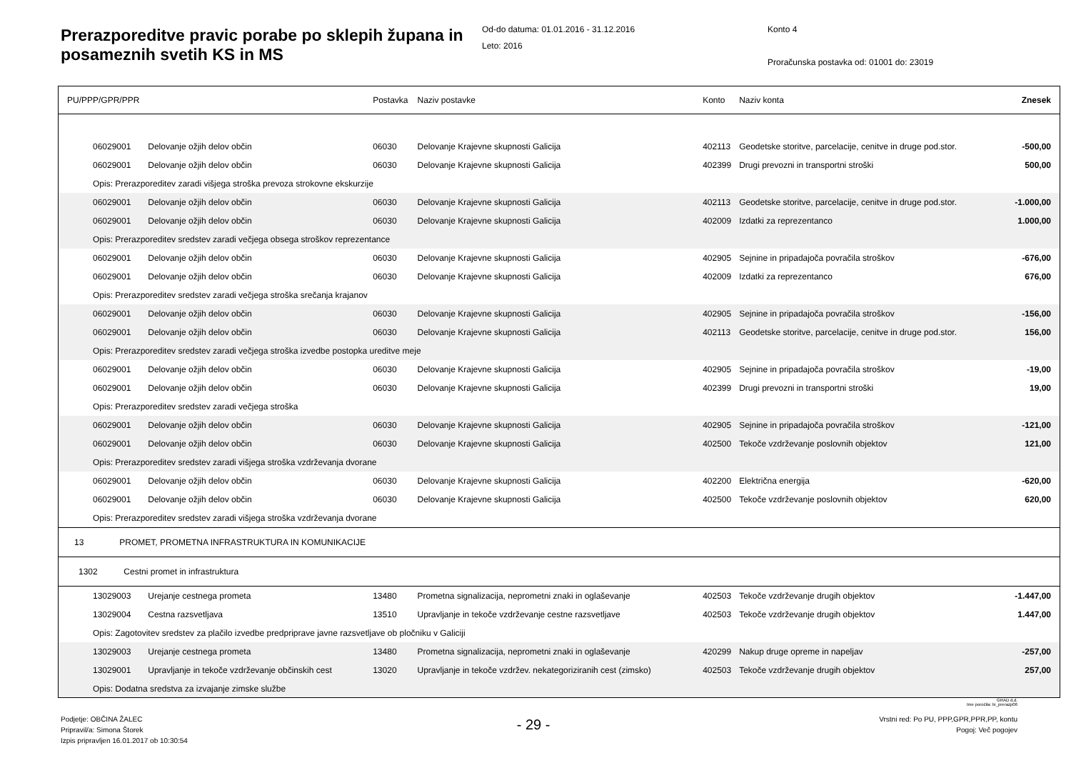Prerazporeditve pravic porabe po sklepih župana in posameznih svetih KS in MS
Od-do datuma: 01.01.2016 - 31.12.2016
Leto: 2016
Konto 4
Proračunska postavka od: 01001 do: 23019
| PU/PPP/GPR/PPR | | Postavka | Naziv postavke | Konto | Naziv konta | Znesek |
| --- | --- | --- | --- | --- | --- | --- |
| 06029001 | Delovanje ožjih delov občin | 06030 | Delovanje Krajevne skupnosti Galicija | 402113 | Geodetske storitve, parcelacije, cenitve in druge pod.stor. | -500,00 |
| 06029001 | Delovanje ožjih delov občin | 06030 | Delovanje Krajevne skupnosti Galicija | 402399 | Drugi prevozni in transportni stroški | 500,00 |
| Opis: Prerazporeditev zaradi višjega stroška prevoza strokovne ekskurzije | | | | | | |
| 06029001 | Delovanje ožjih delov občin | 06030 | Delovanje Krajevne skupnosti Galicija | 402113 | Geodetske storitve, parcelacije, cenitve in druge pod.stor. | -1.000,00 |
| 06029001 | Delovanje ožjih delov občin | 06030 | Delovanje Krajevne skupnosti Galicija | 402009 | Izdatki za reprezentanco | 1.000,00 |
| Opis: Prerazporeditev sredstev zaradi večjega obsega stroškov reprezentance | | | | | | |
| 06029001 | Delovanje ožjih delov občin | 06030 | Delovanje Krajevne skupnosti Galicija | 402905 | Sejnine in pripadajoča povračila stroškov | -676,00 |
| 06029001 | Delovanje ožjih delov občin | 06030 | Delovanje Krajevne skupnosti Galicija | 402009 | Izdatki za reprezentanco | 676,00 |
| Opis: Prerazporeditev sredstev zaradi večjega stroška srečanja krajanov | | | | | | |
| 06029001 | Delovanje ožjih delov občin | 06030 | Delovanje Krajevne skupnosti Galicija | 402905 | Sejnine in pripadajoča povračila stroškov | -156,00 |
| 06029001 | Delovanje ožjih delov občin | 06030 | Delovanje Krajevne skupnosti Galicija | 402113 | Geodetske storitve, parcelacije, cenitve in druge pod.stor. | 156,00 |
| Opis: Prerazporeditev sredstev zaradi večjega stroška izvedbe postopka ureditve meje | | | | | | |
| 06029001 | Delovanje ožjih delov občin | 06030 | Delovanje Krajevne skupnosti Galicija | 402905 | Sejnine in pripadajoča povračila stroškov | -19,00 |
| 06029001 | Delovanje ožjih delov občin | 06030 | Delovanje Krajevne skupnosti Galicija | 402399 | Drugi prevozni in transportni stroški | 19,00 |
| Opis: Prerazporeditev sredstev zaradi večjega stroška | | | | | | |
| 06029001 | Delovanje ožjih delov občin | 06030 | Delovanje Krajevne skupnosti Galicija | 402905 | Sejnine in pripadajoča povračila stroškov | -121,00 |
| 06029001 | Delovanje ožjih delov občin | 06030 | Delovanje Krajevne skupnosti Galicija | 402500 | Tekoče vzdrževanje poslovnih objektov | 121,00 |
| Opis: Prerazporeditev sredstev zaradi višjega stroška vzdrževanja dvorane | | | | | | |
| 06029001 | Delovanje ožjih delov občin | 06030 | Delovanje Krajevne skupnosti Galicija | 402200 | Električna energija | -620,00 |
| 06029001 | Delovanje ožjih delov občin | 06030 | Delovanje Krajevne skupnosti Galicija | 402500 | Tekoče vzdrževanje poslovnih objektov | 620,00 |
| Opis: Prerazporeditev sredstev zaradi višjega stroška vzdrževanja dvorane | | | | | | |
| 13 PROMET, PROMETNA INFRASTRUKTURA IN KOMUNIKACIJE | | | | | | |
| 1302 Cestni promet in infrastruktura | | | | | | |
| 13029003 | Urejanje cestnega prometa | 13480 | Prometna signalizacija, neprometni znaki in oglaševanje | 402503 | Tekoče vzdrževanje drugih objektov | -1.447,00 |
| 13029004 | Cestna razsvetljava | 13510 | Upravljanje in tekoče vzdrževanje cestne razsvetljave | 402503 | Tekoče vzdrževanje drugih objektov | 1.447,00 |
| Opis: Zagotovitev sredstev za plačilo izvedbe predpriprave javne razsvetljave ob pločniku v Galiciji | | | | | | |
| 13029003 | Urejanje cestnega prometa | 13480 | Prometna signalizacija, neprometni znaki in oglaševanje | 420299 | Nakup druge opreme in napeljav | -257,00 |
| 13029001 | Upravljanje in tekoče vzdrževanje občinskih cest | 13020 | Upravljanje in tekoče vzdržev. nekategoriziranih cest (zimsko) | 402503 | Tekoče vzdrževanje drugih objektov | 257,00 |
| Opis: Dodatna sredstva za izvajanje zimske službe | | | | | | |
GRAD d.d.
Ime poročila: bi_prerazp06
Podjetje: OBČINA ŽALEC
Pripravil/a: Simona Štorek
Izpis pripravljen 16.01.2017 ob 10:30:54
- 29 -
Vrstni red: Po PU, PPP,GPR,PPR,PP, kontu
Pogoj: Več pogojev